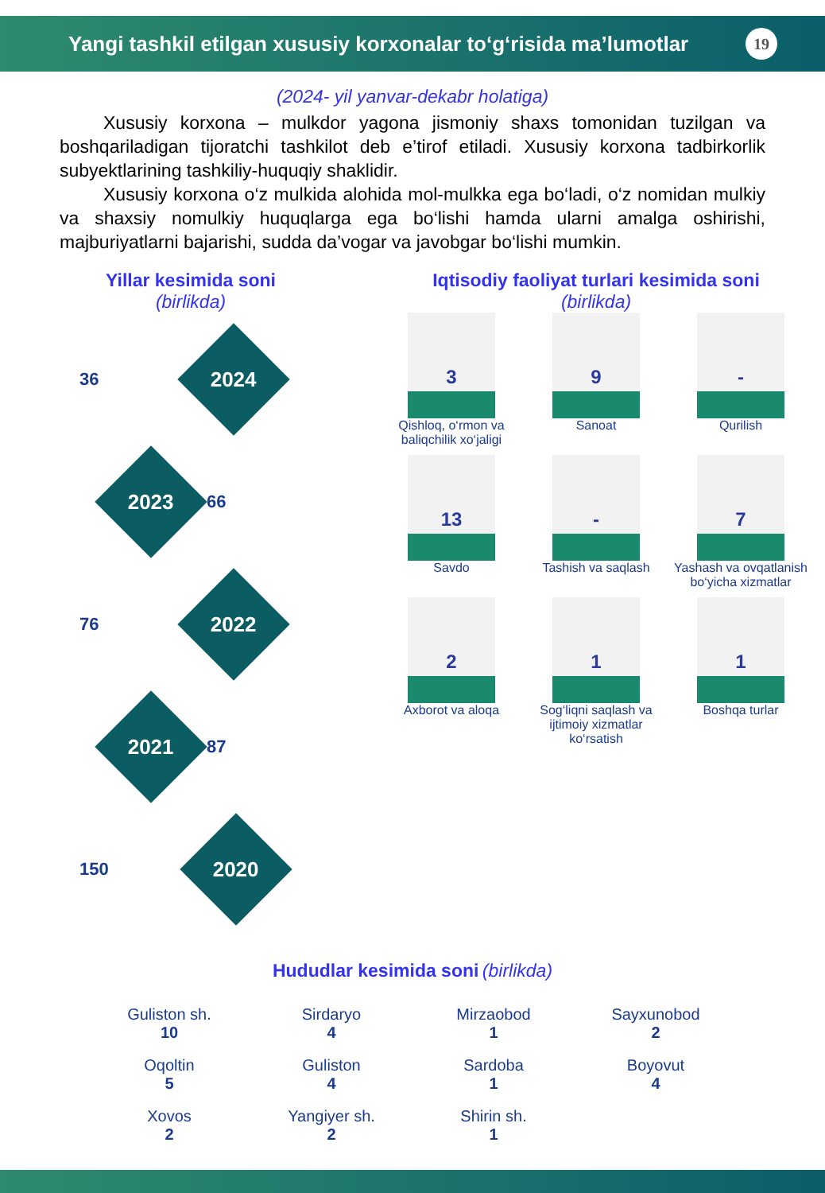Yangi tashkil etilgan xususiy korxonalar to‘g‘risida ma’lumotlar 19
(2024- yil yanvar-dekabr holatiga)
Xususiy korxona – mulkdor yagona jismoniy shaxs tomonidan tuzilgan va boshqariladigan tijoratchi tashkilot deb e’tirof etiladi. Xususiy korxona tadbirkorlik subyektlarining tashkiliy-huquqiy shaklidir.
Xususiy korxona o‘z mulkida alohida mol-mulkka ega bo‘ladi, o‘z nomidan mulkiy va shaxsiy nomulkiy huquqlarga ega bo‘lishi hamda ularni amalga oshirishi, majburiyatlarni bajarishi, sudda da’vogar va javobgar bo‘lishi mumkin.
Yillar kesimida soni
(birlikda)
36
2024
2023
66
76
2022
2021
87
150
2020
Iqtisodiy faoliyat turlari kesimida soni
(birlikda)
3
Qishloq, o‘rmon va baliqchilik xo‘jaligi
9
Sanoat
-
Qurilish
13
Savdo
-
Tashish va saqlash
7
Yashash va ovqatlanish bo‘yicha xizmatlar
2
Axborot va aloqa
1
Sog‘liqni saqlash va ijtimoiy xizmatlar ko‘rsatish
1
Boshqa turlar
Hududlar kesimida soni (birlikda)
Guliston sh.
10
Sirdaryo
4
Mirzaobod
1
Sayxunobod
2
Oqoltin
5
Guliston
4
Sardoba
1
Boyovut
4
Xovos
2
Yangiyer sh.
2
Shirin sh.
1